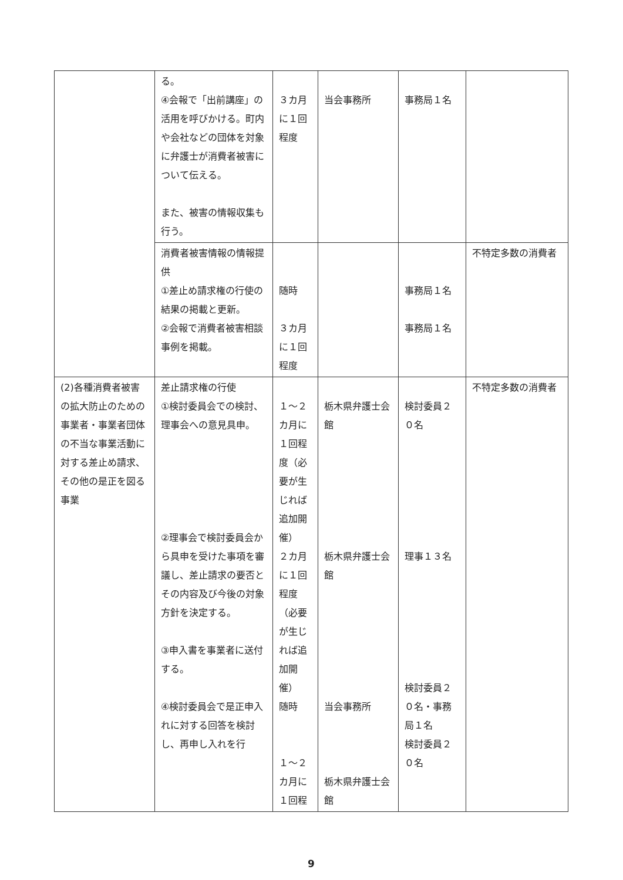| | る。 ④会報で「出前講座」の活用を呼びかける。町内や会社などの団体を対象に弁護士が消費者被害について伝える。 また、被害の情報収集も行う。 | ３カ月に１回程度 | 当会事務所 | 事務局１名 | |
| | 消費者被害情報の情報提供 ①差止め請求権の行使の結果の掲載と更新。 ②会報で消費者被害相談事例を掲載。 | 随時 ３カ月に１回程度 | | 事務局１名 事務局１名 | 不特定多数の消費者 |
| (2)各種消費者被害の拡大防止のための事業者・事業者団体の不当な事業活動に対する差止め請求、その他の是正を図る事業 | 差止請求権の行使 ①検討委員会での検討、理事会への意見具申。 ②理事会で検討委員会から具申を受けた事項を審議し、差止請求の要否とその内容及び今後の対象方針を決定する。 ③申入書を事業者に送付する。 ④検討委員会で是正申入れに対する回答を検討し、再申し入れを行 | １～２カ月に１回程度（必要が生じれば追加開催） ２カ月に１回程度（必要が生じれば追加開催） 随時 １～２カ月に１回程 | 栃木県弁護士会館 栃木県弁護士会館 当会事務所 栃木県弁護士会館 | 検討委員２０名 理事１３名 検討委員２０名・事務局１名 検討委員２０名 | 不特定多数の消費者 |
9